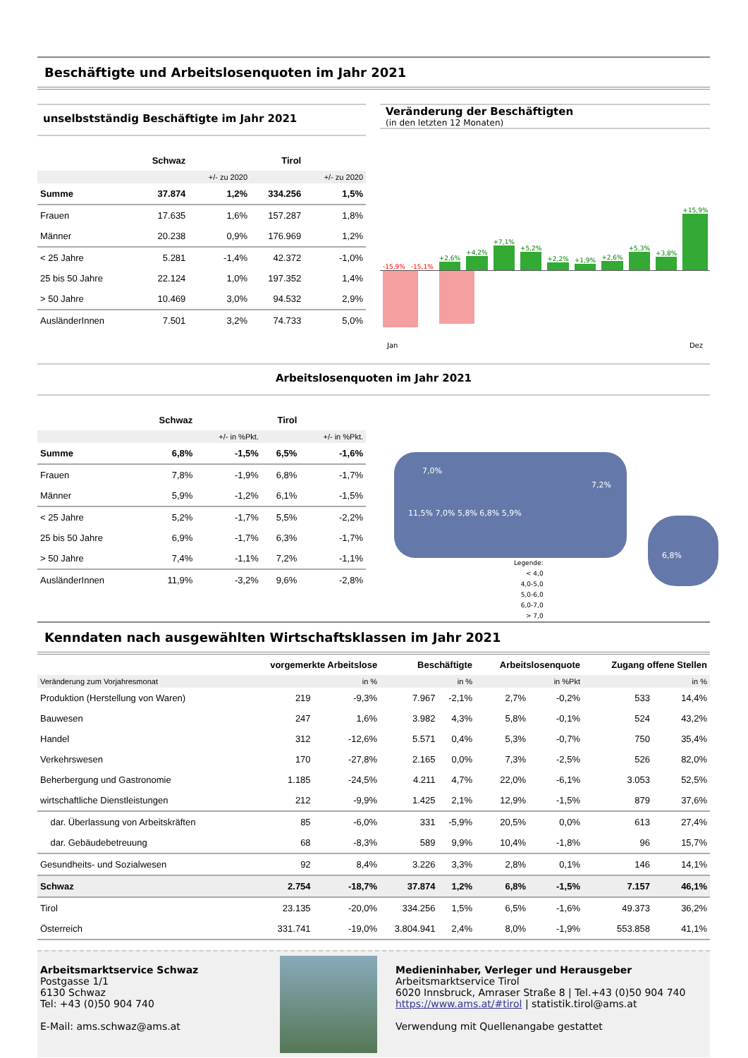Beschäftigte und Arbeitslosenquoten im Jahr 2021
unselbstständig Beschäftigte im Jahr 2021
| | Schwaz | | Tirol | |
| --- | --- | --- | --- | --- |
| | | +/- zu 2020 | | +/- zu 2020 |
| Summe | 37.874 | 1,2% | 334.256 | 1,5% |
| Frauen | 17.635 | 1,6% | 157.287 | 1,8% |
| Männer | 20.238 | 0,9% | 176.969 | 1,2% |
| < 25 Jahre | 5.281 | -1,4% | 42.372 | -1,0% |
| 25 bis 50 Jahre | 22.124 | 1,0% | 197.352 | 1,4% |
| > 50 Jahre | 10.469 | 3,0% | 94.532 | 2,9% |
| AusländerInnen | 7.501 | 3,2% | 74.733 | 5,0% |
Veränderung der Beschäftigten
(in den letzten 12 Monaten)
-15,9%
-15,1%
+2,6%
+4,2%
+7,1%
+5,2%
+2,2%
+1,9%
+2,6%
+5,3%
+3,8%
+15,9%
Jan Dez
Arbeitslosenquoten im Jahr 2021
| | Schwaz | | Tirol | |
| --- | --- | --- | --- | --- |
| | | +/- in %Pkt. | | +/- in %Pkt. |
| Summe | 6,8% | -1,5% | 6,5% | -1,6% |
| Frauen | 7,8% | -1,9% | 6,8% | -1,7% |
| Männer | 5,9% | -1,2% | 6,1% | -1,5% |
| < 25 Jahre | 5,2% | -1,7% | 5,5% | -2,2% |
| 25 bis 50 Jahre | 6,9% | -1,7% | 6,3% | -1,7% |
| > 50 Jahre | 7,4% | -1,1% | 7,2% | -1,1% |
| AusländerInnen | 11,9% | -3,2% | 9,6% | -2,8% |
7,0%
7,2%
11,5% 7,0% 5,8% 6,8% 5,9%
6,8%
Legende:
< 4,0
4,0-5,0
5,0-6,0
6,0-7,0
> 7,0
Kenndaten nach ausgewählten Wirtschaftsklassen im Jahr 2021
| | vorgemerkte Arbeitslose | | Beschäftigte | | Arbeitslosenquote | | Zugang offene Stellen | |
| --- | --- | --- | --- | --- | --- | --- | --- | --- |
| Veränderung zum Vorjahresmonat | | in % | | in % | | in %Pkt | | in % |
| Produktion (Herstellung von Waren) | 219 | -9,3% | 7.967 | -2,1% | 2,7% | -0,2% | 533 | 14,4% |
| Bauwesen | 247 | 1,6% | 3.982 | 4,3% | 5,8% | -0,1% | 524 | 43,2% |
| Handel | 312 | -12,6% | 5.571 | 0,4% | 5,3% | -0,7% | 750 | 35,4% |
| Verkehrswesen | 170 | -27,8% | 2.165 | 0,0% | 7,3% | -2,5% | 526 | 82,0% |
| Beherbergung und Gastronomie | 1.185 | -24,5% | 4.211 | 4,7% | 22,0% | -6,1% | 3.053 | 52,5% |
| wirtschaftliche Dienstleistungen | 212 | -9,9% | 1.425 | 2,1% | 12,9% | -1,5% | 879 | 37,6% |
| dar. Überlassung von Arbeitskräften | 85 | -6,0% | 331 | -5,9% | 20,5% | 0,0% | 613 | 27,4% |
| dar. Gebäudebetreuung | 68 | -8,3% | 589 | 9,9% | 10,4% | -1,8% | 96 | 15,7% |
| Gesundheits- und Sozialwesen | 92 | 8,4% | 3.226 | 3,3% | 2,8% | 0,1% | 146 | 14,1% |
| Schwaz | 2.754 | -18,7% | 37.874 | 1,2% | 6,8% | -1,5% | 7.157 | 46,1% |
| Tirol | 23.135 | -20,0% | 334.256 | 1,5% | 6,5% | -1,6% | 49.373 | 36,2% |
| Österreich | 331.741 | -19,0% | 3.804.941 | 2,4% | 8,0% | -1,9% | 553.858 | 41,1% |
Arbeitsmarktservice Schwaz
Postgasse 1/1
6130 Schwaz
Tel: +43 (0)50 904 740
E-Mail: ams.schwaz@ams.at
Medieninhaber, Verleger und Herausgeber
Arbeitsmarktservice Tirol
6020 Innsbruck, Amraser Straße 8 | Tel.+43 (0)50 904 740
https://www.ams.at/#tirol | statistik.tirol@ams.at
Verwendung mit Quellenangabe gestattet